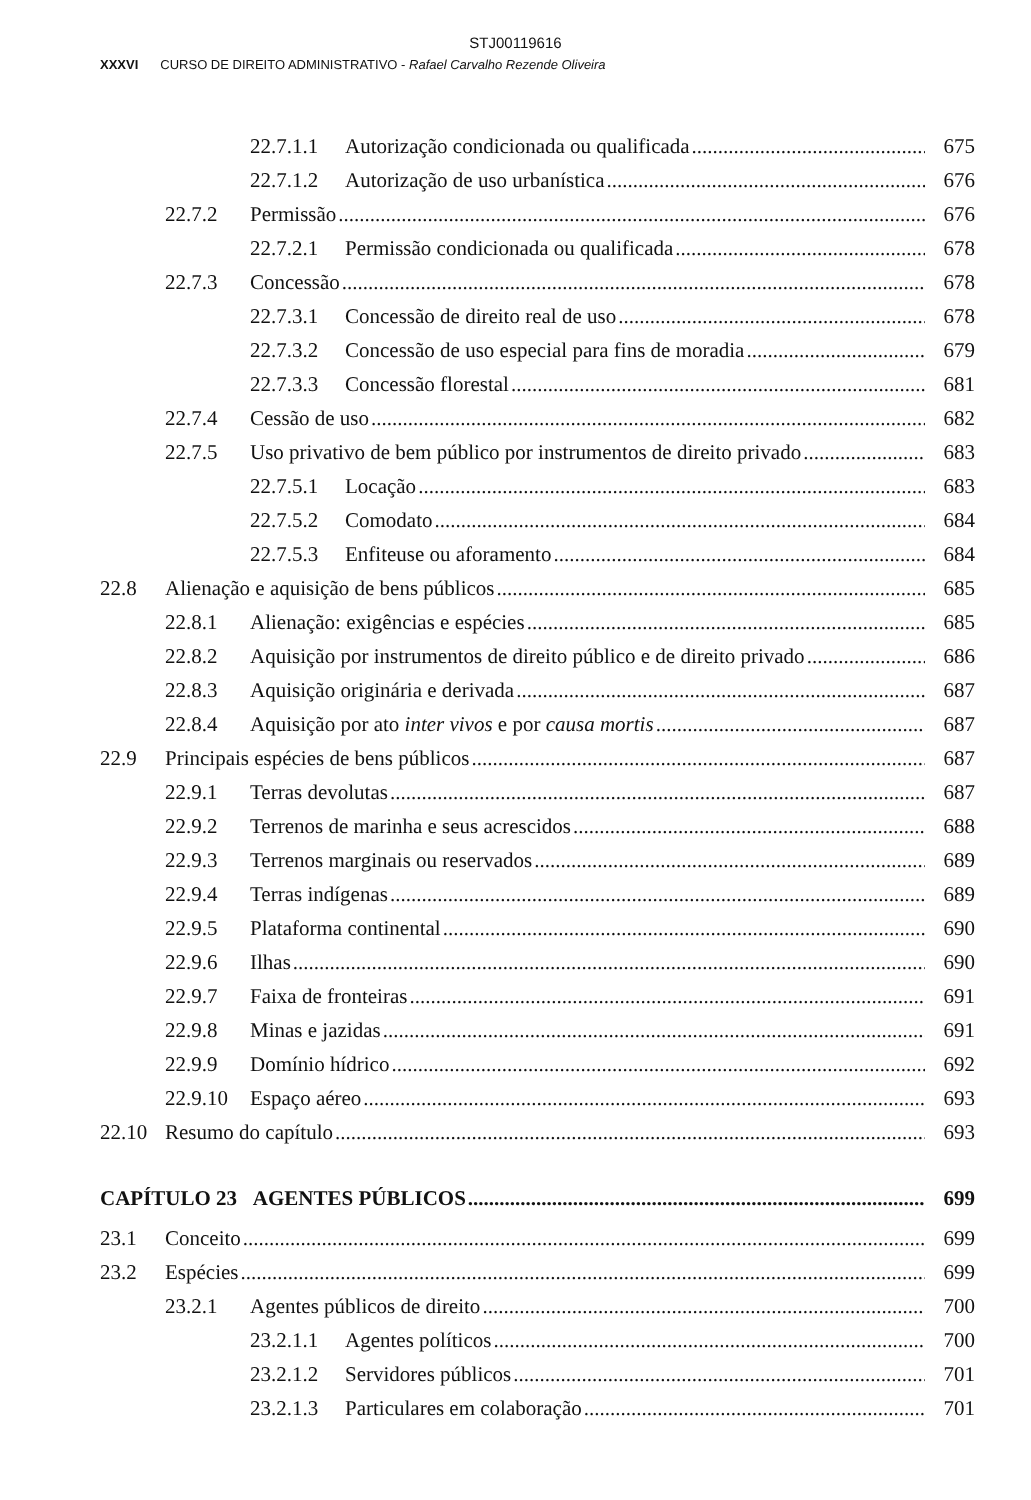STJ00119616
XXXVI CURSO DE DIREITO ADMINISTRATIVO - Rafael Carvalho Rezende Oliveira
22.7.1.1 Autorização condicionada ou qualificada 675
22.7.1.2 Autorização de uso urbanística 676
22.7.2 Permissão 676
22.7.2.1 Permissão condicionada ou qualificada 678
22.7.3 Concessão 678
22.7.3.1 Concessão de direito real de uso 678
22.7.3.2 Concessão de uso especial para fins de moradia 679
22.7.3.3 Concessão florestal 681
22.7.4 Cessão de uso 682
22.7.5 Uso privativo de bem público por instrumentos de direito privado 683
22.7.5.1 Locação 683
22.7.5.2 Comodato 684
22.7.5.3 Enfiteuse ou aforamento 684
22.8 Alienação e aquisição de bens públicos 685
22.8.1 Alienação: exigências e espécies 685
22.8.2 Aquisição por instrumentos de direito público e de direito privado 686
22.8.3 Aquisição originária e derivada 687
22.8.4 Aquisição por ato inter vivos e por causa mortis 687
22.9 Principais espécies de bens públicos 687
22.9.1 Terras devolutas 687
22.9.2 Terrenos de marinha e seus acrescidos 688
22.9.3 Terrenos marginais ou reservados 689
22.9.4 Terras indígenas 689
22.9.5 Plataforma continental 690
22.9.6 Ilhas 690
22.9.7 Faixa de fronteiras 691
22.9.8 Minas e jazidas 691
22.9.9 Domínio hídrico 692
22.9.10 Espaço aéreo 693
22.10 Resumo do capítulo 693
CAPÍTULO 23 AGENTES PÚBLICOS 699
23.1 Conceito 699
23.2 Espécies 699
23.2.1 Agentes públicos de direito 700
23.2.1.1 Agentes políticos 700
23.2.1.2 Servidores públicos 701
23.2.1.3 Particulares em colaboração 701